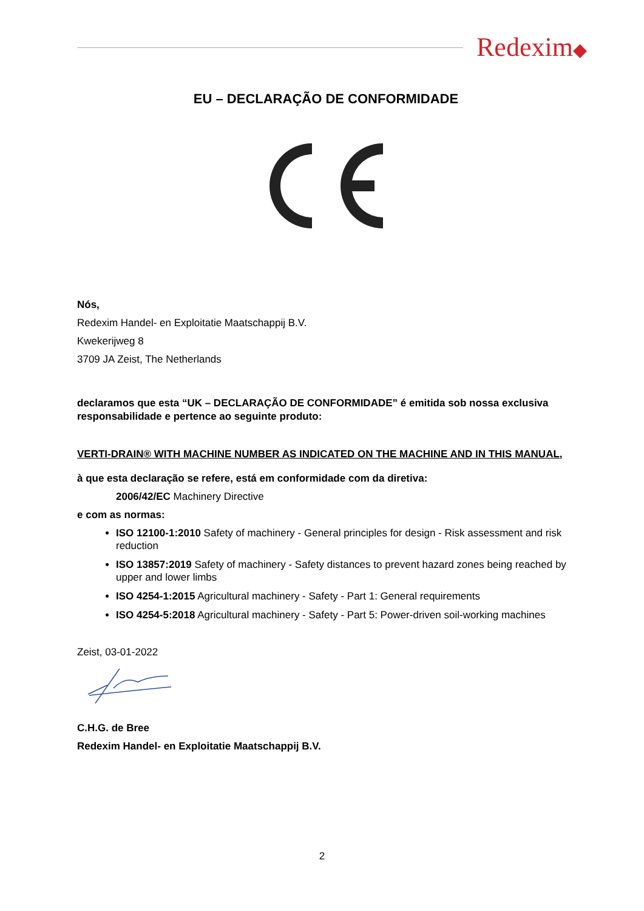Redexim◆
EU – DECLARAÇÃO DE CONFORMIDADE
Nós,
Redexim Handel- en Exploitatie Maatschappij B.V.
Kwekerijweg 8
3709 JA Zeist, The Netherlands
declaramos que esta “UK – DECLARAÇÃO DE CONFORMIDADE” é emitida sob nossa exclusiva responsabilidade e pertence ao seguinte produto:
VERTI-DRAIN® WITH MACHINE NUMBER AS INDICATED ON THE MACHINE AND IN THIS MANUAL,
à que esta declaração se refere, está em conformidade com da diretiva:
2006/42/EC Machinery Directive
e com as normas:
ISO 12100-1:2010 Safety of machinery - General principles for design - Risk assessment and risk reduction
ISO 13857:2019 Safety of machinery - Safety distances to prevent hazard zones being reached by upper and lower limbs
ISO 4254-1:2015 Agricultural machinery - Safety - Part 1: General requirements
ISO 4254-5:2018 Agricultural machinery - Safety - Part 5: Power-driven soil-working machines
Zeist, 03-01-2022
C.H.G. de Bree
Redexim Handel- en Exploitatie Maatschappij B.V.
2